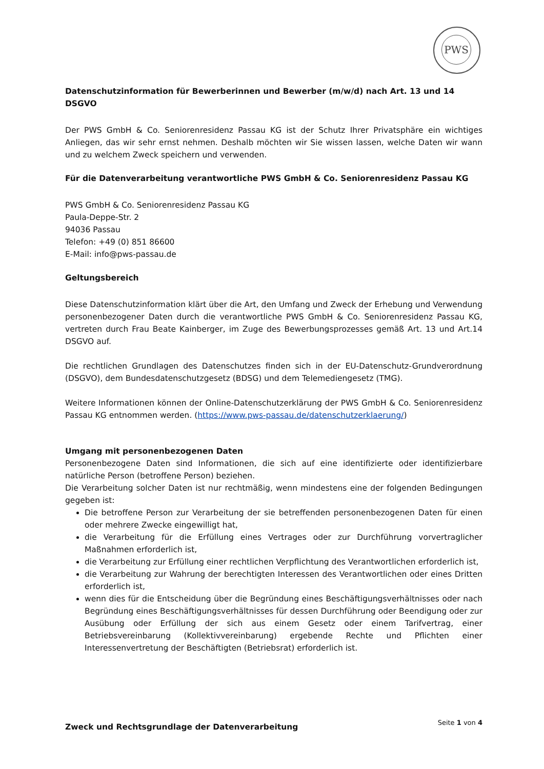PWS
Datenschutzinformation für Bewerberinnen und Bewerber (m/w/d) nach Art. 13 und 14 DSGVO
Der PWS GmbH & Co. Seniorenresidenz Passau KG ist der Schutz Ihrer Privatsphäre ein wichtiges Anliegen, das wir sehr ernst nehmen. Deshalb möchten wir Sie wissen lassen, welche Daten wir wann und zu welchem Zweck speichern und verwenden.
Für die Datenverarbeitung verantwortliche PWS GmbH & Co. Seniorenresidenz Passau KG
PWS GmbH & Co. Seniorenresidenz Passau KG
Paula-Deppe-Str. 2
94036 Passau
Telefon: +49 (0) 851 86600
E-Mail: info@pws-passau.de
Geltungsbereich
Diese Datenschutzinformation klärt über die Art, den Umfang und Zweck der Erhebung und Verwendung personenbezogener Daten durch die verantwortliche PWS GmbH & Co. Seniorenresidenz Passau KG, vertreten durch Frau Beate Kainberger, im Zuge des Bewerbungsprozesses gemäß Art. 13 und Art.14 DSGVO auf.
Die rechtlichen Grundlagen des Datenschutzes finden sich in der EU-Datenschutz-Grundverordnung (DSGVO), dem Bundesdatenschutzgesetz (BDSG) und dem Telemediengesetz (TMG).
Weitere Informationen können der Online-Datenschutzerklärung der PWS GmbH & Co. Seniorenresidenz Passau KG entnommen werden. (https://www.pws-passau.de/datenschutzerklaerung/)
Umgang mit personenbezogenen Daten
Personenbezogene Daten sind Informationen, die sich auf eine identifizierte oder identifizierbare natürliche Person (betroffene Person) beziehen.
Die Verarbeitung solcher Daten ist nur rechtmäßig, wenn mindestens eine der folgenden Bedingungen gegeben ist:
Die betroffene Person zur Verarbeitung der sie betreffenden personenbezogenen Daten für einen oder mehrere Zwecke eingewilligt hat,
die Verarbeitung für die Erfüllung eines Vertrages oder zur Durchführung vorvertraglicher Maßnahmen erforderlich ist,
die Verarbeitung zur Erfüllung einer rechtlichen Verpflichtung des Verantwortlichen erforderlich ist,
die Verarbeitung zur Wahrung der berechtigten Interessen des Verantwortlichen oder eines Dritten erforderlich ist,
wenn dies für die Entscheidung über die Begründung eines Beschäftigungsverhältnisses oder nach Begründung eines Beschäftigungsverhältnisses für dessen Durchführung oder Beendigung oder zur Ausübung oder Erfüllung der sich aus einem Gesetz oder einem Tarifvertrag, einer Betriebsvereinbarung (Kollektivvereinbarung) ergebende Rechte und Pflichten einer Interessenvertretung der Beschäftigten (Betriebsrat) erforderlich ist.
Zweck und Rechtsgrundlage der Datenverarbeitung
Seite 1 von 4